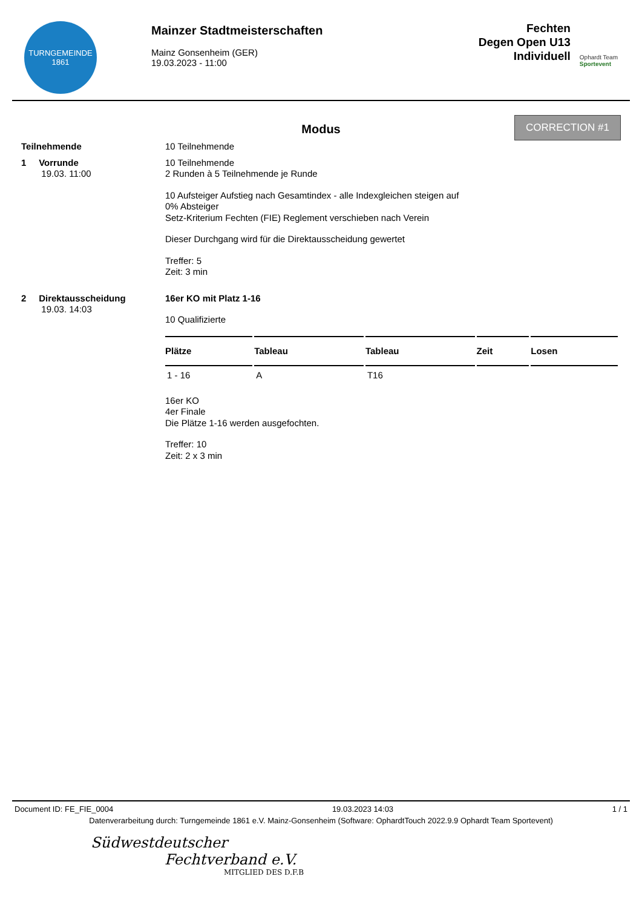TURNGEMEINDE
1861
Mainzer Stadtmeisterschaften
Mainz Gonsenheim (GER)
19.03.2023 - 11:00
Fechten
Degen Open U13
Individuell
Ophardt Team
Sportevent
Modus
CORRECTION #1
Teilnehmende
10 Teilnehmende
1 Vorrunde
19.03. 11:00
10 Teilnehmende
2 Runden à 5 Teilnehmende je Runde
10 Aufsteiger Aufstieg nach Gesamtindex - alle Indexgleichen steigen auf
0% Absteiger
Setz-Kriterium Fechten (FIE) Reglement verschieben nach Verein
Dieser Durchgang wird für die Direktausscheidung gewertet
Treffer: 5
Zeit: 3 min
2 Direktausscheidung
19.03. 14:03
16er KO mit Platz 1-16
10 Qualifizierte
| Plätze | Tableau | Tableau | Zeit | Losen |
| --- | --- | --- | --- | --- |
| 1 - 16 | A | T16 | | |
16er KO
4er Finale
Die Plätze 1-16 werden ausgefochten.
Treffer: 10
Zeit: 2 x 3 min
Document ID: FE_FIE_0004 19.03.2023 14:03 1 / 1
Datenverarbeitung durch: Turngemeinde 1861 e.V. Mainz-Gonsenheim (Software: OphardtTouch 2022.9.9 Ophardt Team Sportevent)
Südwestdeutscher
Fechtverband e.V.
MITGLIED DES D.F.B